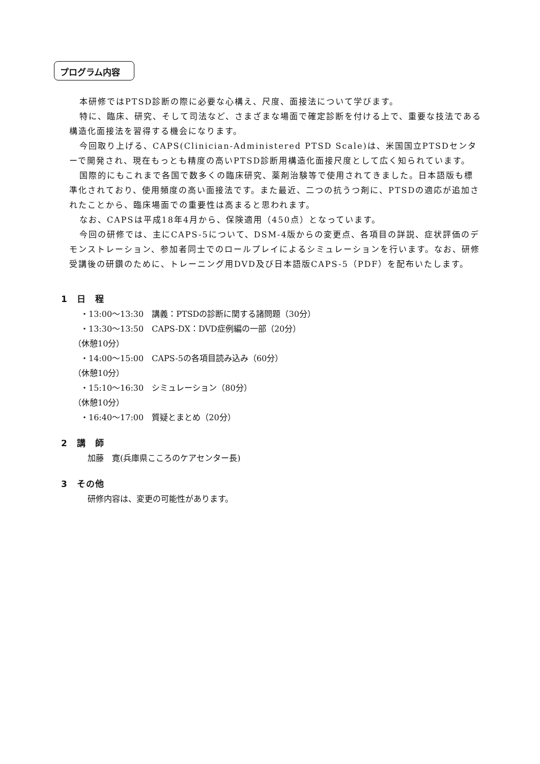プログラム内容
本研修ではPTSD診断の際に必要な心構え、尺度、面接法について学びます。
特に、臨床、研究、そして司法など、さまざまな場面で確定診断を付ける上で、重要な技法である構造化面接法を習得する機会になります。
今回取り上げる、CAPS(Clinician-Administered PTSD Scale)は、米国国立PTSDセンターで開発され、現在もっとも精度の高いPTSD診断用構造化面接尺度として広く知られています。
国際的にもこれまで各国で数多くの臨床研究、薬剤治験等で使用されてきました。日本語版も標準化されており、使用頻度の高い面接法です。また最近、二つの抗うつ剤に、PTSDの適応が追加されたことから、臨床場面での重要性は高まると思われます。
なお、CAPSは平成18年4月から、保険適用（450点）となっています。
今回の研修では、主にCAPS-5について、DSM-4版からの変更点、各項目の詳説、症状評価のデモンストレーション、参加者同士でのロールプレイによるシミュレーションを行います。なお、研修受講後の研鑽のために、トレーニング用DVD及び日本語版CAPS-5（PDF）を配布いたします。
1　日　程
・13:00～13:30　講義：PTSDの診断に関する諸問題（30分）
・13:30～13:50　CAPS-DX：DVD症例編の一部（20分）
（休憩10分）
・14:00～15:00　CAPS-5の各項目読み込み（60分）
（休憩10分）
・15:10～16:30　シミュレーション（80分）
（休憩10分）
・16:40～17:00　質疑とまとめ（20分）
2　講　師
加藤　寛(兵庫県こころのケアセンター長)
3　その他
研修内容は、変更の可能性があります。